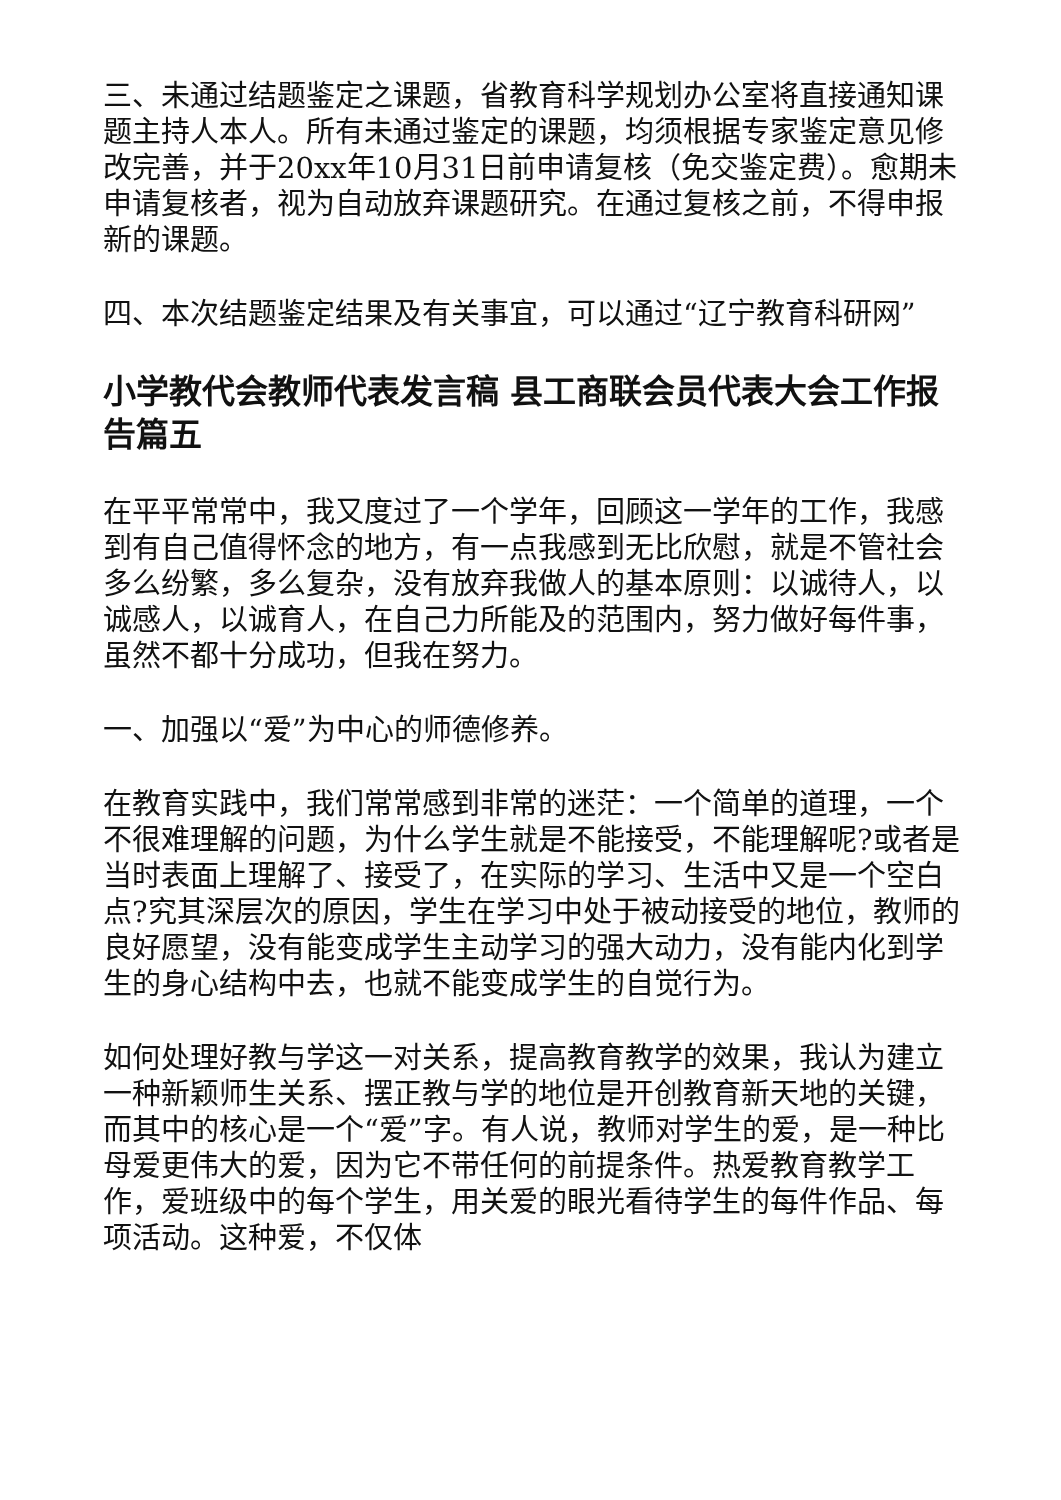三、未通过结题鉴定之课题，省教育科学规划办公室将直接通知课题主持人本人。所有未通过鉴定的课题，均须根据专家鉴定意见修改完善，并于20xx年10月31日前申请复核（免交鉴定费）。愈期未申请复核者，视为自动放弃课题研究。在通过复核之前，不得申报新的课题。
四、本次结题鉴定结果及有关事宜，可以通过“辽宁教育科研网”
小学教代会教师代表发言稿 县工商联会员代表大会工作报告篇五
在平平常常中，我又度过了一个学年，回顾这一学年的工作，我感到有自己值得怀念的地方，有一点我感到无比欣慰，就是不管社会多么纷繁，多么复杂，没有放弃我做人的基本原则：以诚待人，以诚感人，以诚育人，在自己力所能及的范围内，努力做好每件事，虽然不都十分成功，但我在努力。
一、加强以“爱”为中心的师德修养。
在教育实践中，我们常常感到非常的迷茫：一个简单的道理，一个不很难理解的问题，为什么学生就是不能接受，不能理解呢?或者是当时表面上理解了、接受了，在实际的学习、生活中又是一个空白点?究其深层次的原因，学生在学习中处于被动接受的地位，教师的良好愿望，没有能变成学生主动学习的强大动力，没有能内化到学生的身心结构中去，也就不能变成学生的自觉行为。
如何处理好教与学这一对关系，提高教育教学的效果，我认为建立一种新颖师生关系、摆正教与学的地位是开创教育新天地的关键，而其中的核心是一个“爱”字。有人说，教师对学生的爱，是一种比母爱更伟大的爱，因为它不带任何的前提条件。热爱教育教学工作，爱班级中的每个学生，用关爱的眼光看待学生的每件作品、每项活动。这种爱，不仅体